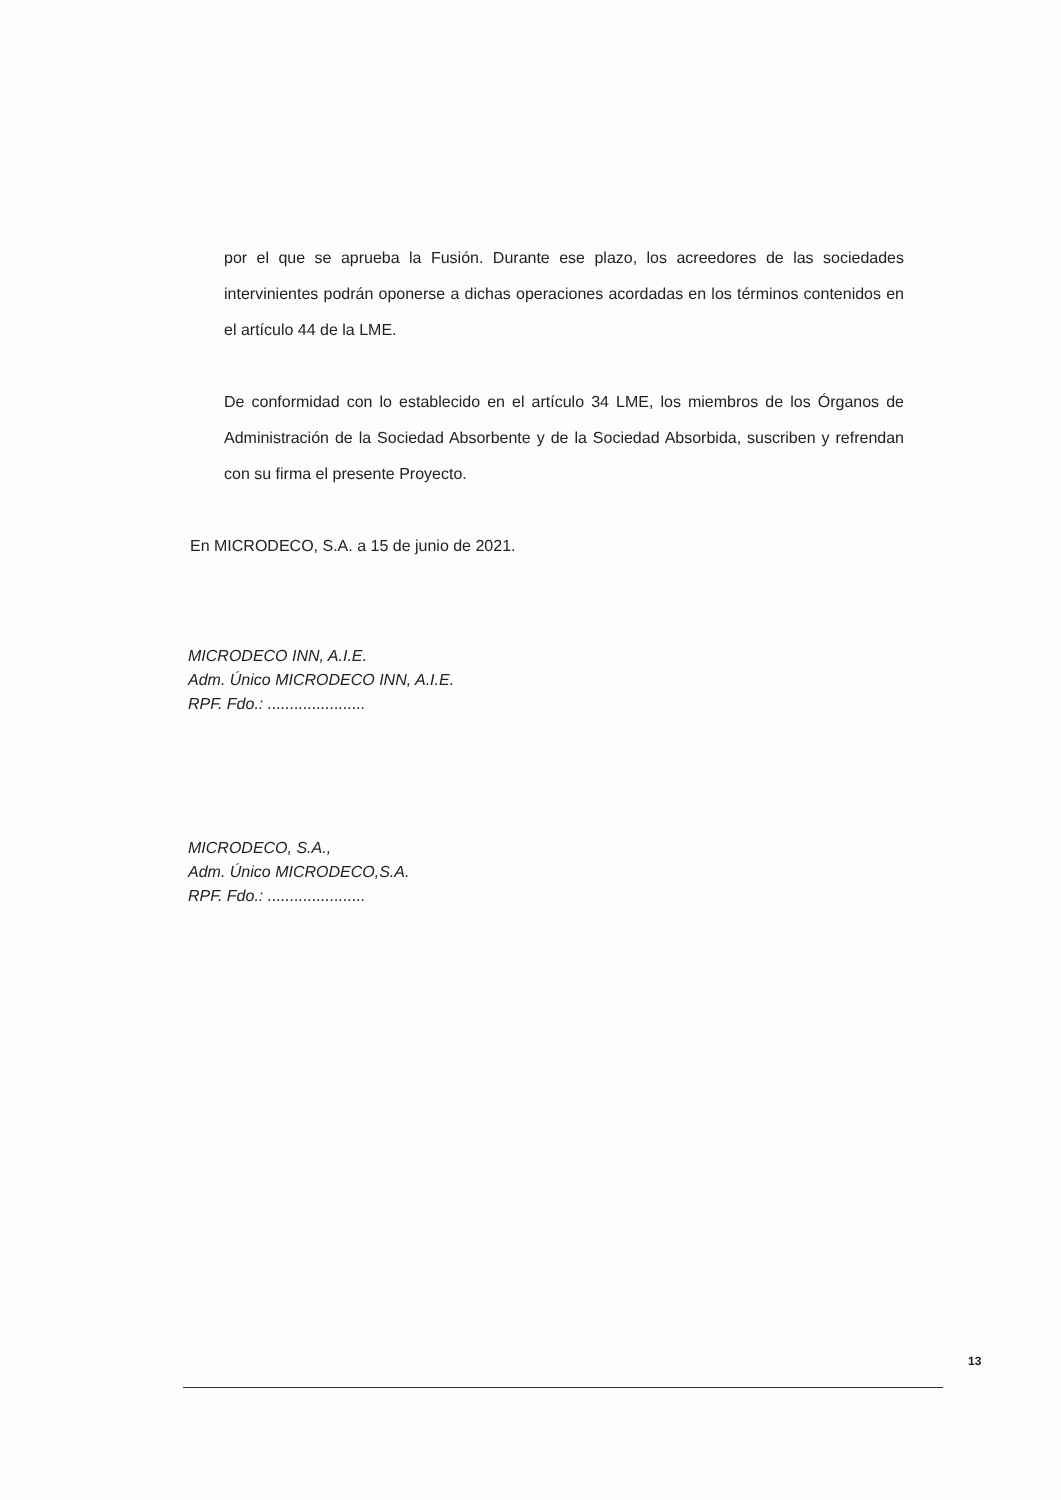por el que se aprueba la Fusión. Durante ese plazo, los acreedores de las sociedades intervinientes podrán oponerse a dichas operaciones acordadas en los términos contenidos en el artículo 44 de la LME.
De conformidad con lo establecido en el artículo 34 LME, los miembros de los Órganos de Administración de la Sociedad Absorbente y de la Sociedad Absorbida, suscriben y refrendan con su firma el presente Proyecto.
En MICRODECO, S.A. a 15 de junio de 2021.
MICRODECO INN, A.I.E.
Adm. Único MICRODECO INN, A.I.E.
RPF. Fdo.: ......................
MICRODECO, S.A.,
Adm. Único MICRODECO,S.A.
RPF. Fdo.: ......................
13